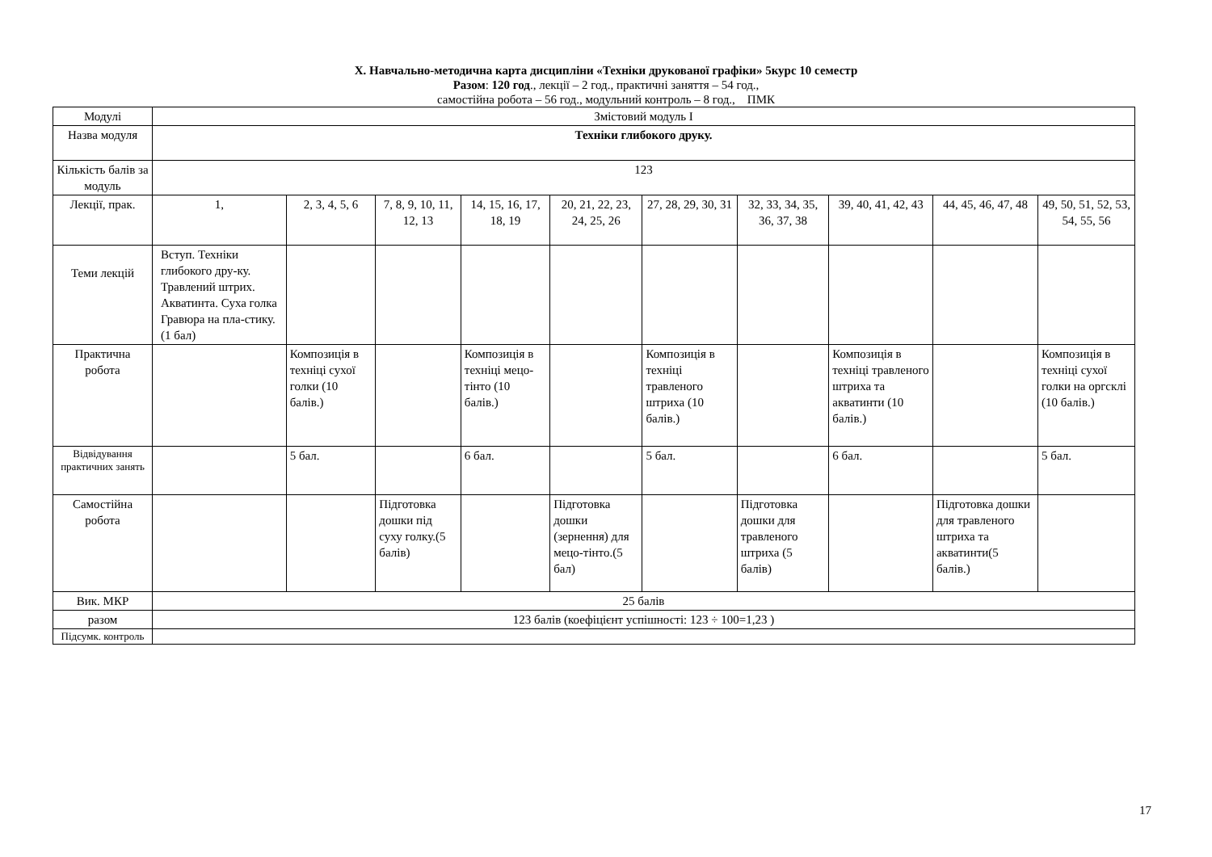Х. Навчально-методична карта дисципліни «Техніки друкованої графіки» 5курс 10 семестр
Разом: 120 год., лекції – 2 год., практичні заняття – 54 год.,
самостійна робота – 56 год., модульний контроль – 8 год., ПМК
| Модулі | Змістовий модуль I | | | | | | | | | |
| Назва модуля | Техніки глибокого друку. | | | | | | | | | |
| Кількість балів за модуль | 123 | | | | | | | | | |
| Лекції, прак. | 1, | 2, 3, 4, 5, 6 | 7, 8, 9, 10, 11, 12, 13 | 14, 15, 16, 17, 18, 19 | 20, 21, 22, 23, 24, 25, 26 | 27, 28, 29, 30, 31 | 32, 33, 34, 35, 36, 37, 38 | 39, 40, 41, 42, 43 | 44, 45, 46, 47, 48 | 49, 50, 51, 52, 53, 54, 55, 56 |
| Теми лекцій | Вступ. Техніки глибокого дру-ку. Травлений штрих. Акватинта. Суха голка Гравюра на пла-стику. (1 бал) | | | | | | | | | |
| Практична робота | | Композиція в техніці сухої голки (10 балів.) | | Композиція в техніці мецо-тінто (10 балів.) | | Композиція в техніці травленого штриха (10 балів.) | | Композиція в техніці травленого штриха та акватинти (10 балів.) | | Композиція в техніці сухої голки на оргсклі (10 балів.) |
| Відвідування практичних занять | | 5 бал. | | 6 бал. | | 5 бал. | | 6 бал. | | 5 бал. |
| Самостійна робота | | | Підготовка дошки під суху голку.(5 балів) | | Підготовка дошки (зернення) для мецо-тінто.(5 бал) | | Підготовка дошки для травленого штриха (5 балів) | | Підготовка дошки для травленого штриха та акватинти(5 балів.) | |
| Вик. МКР | 25 балів | | | | | | | | | |
| разом | 123 балів (коефіцієнт успішності: 123 ÷ 100=1,23 ) | | | | | | | | | |
| Підсумк. контроль | | | | | | | | | | |
17